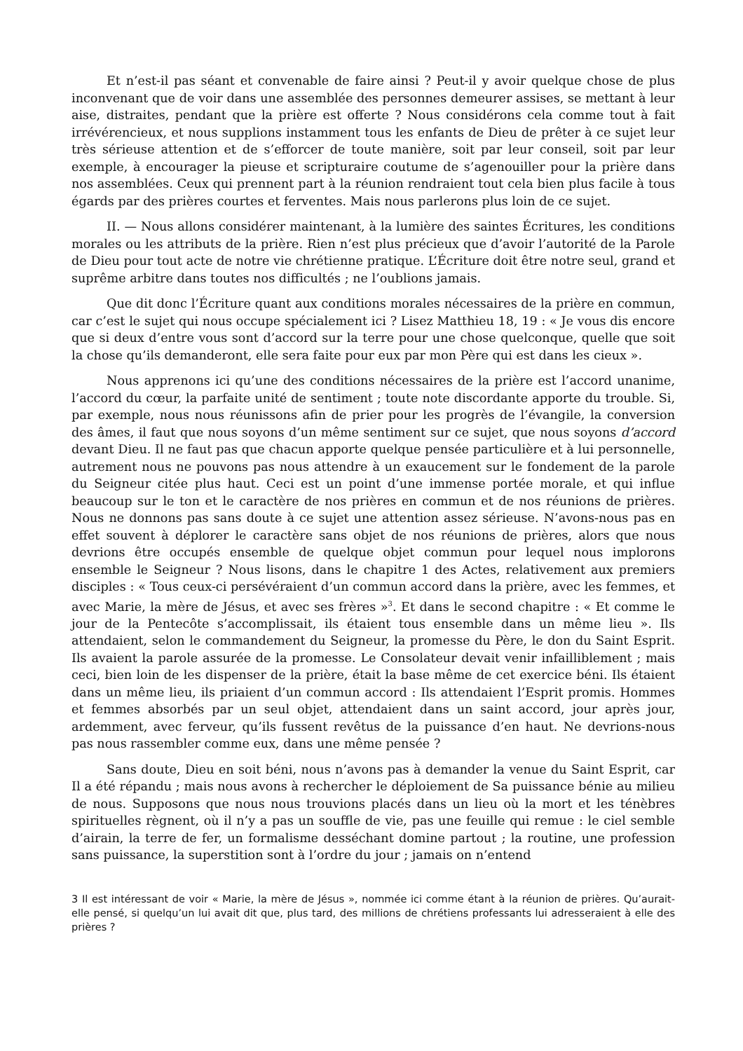Et n’est-il pas séant et convenable de faire ainsi ? Peut-il y avoir quelque chose de plus inconvenant que de voir dans une assemblée des personnes demeurer assises, se mettant à leur aise, distraites, pendant que la prière est offerte ? Nous considérons cela comme tout à fait irrévérencieux, et nous supplions instamment tous les enfants de Dieu de prêter à ce sujet leur très sérieuse attention et de s’efforcer de toute manière, soit par leur conseil, soit par leur exemple, à encourager la pieuse et scripturaire coutume de s’agenouiller pour la prière dans nos assemblées. Ceux qui prennent part à la réunion rendraient tout cela bien plus facile à tous égards par des prières courtes et ferventes. Mais nous parlerons plus loin de ce sujet.
II. — Nous allons considérer maintenant, à la lumière des saintes Écritures, les conditions morales ou les attributs de la prière. Rien n’est plus précieux que d’avoir l’autorité de la Parole de Dieu pour tout acte de notre vie chrétienne pratique. L’Écriture doit être notre seul, grand et suprême arbitre dans toutes nos difficultés ; ne l’oublions jamais.
Que dit donc l’Écriture quant aux conditions morales nécessaires de la prière en commun, car c’est le sujet qui nous occupe spécialement ici ? Lisez Matthieu 18, 19 : « Je vous dis encore que si deux d’entre vous sont d’accord sur la terre pour une chose quelconque, quelle que soit la chose qu’ils demanderont, elle sera faite pour eux par mon Père qui est dans les cieux ».
Nous apprenons ici qu’une des conditions nécessaires de la prière est l’accord unanime, l’accord du cœur, la parfaite unité de sentiment ; toute note discordante apporte du trouble. Si, par exemple, nous nous réunissons afin de prier pour les progrès de l’évangile, la conversion des âmes, il faut que nous soyons d’un même sentiment sur ce sujet, que nous soyons d’accord devant Dieu. Il ne faut pas que chacun apporte quelque pensée particulière et à lui personnelle, autrement nous ne pouvons pas nous attendre à un exaucement sur le fondement de la parole du Seigneur citée plus haut. Ceci est un point d’une immense portée morale, et qui influe beaucoup sur le ton et le caractère de nos prières en commun et de nos réunions de prières. Nous ne donnons pas sans doute à ce sujet une attention assez sérieuse. N’avons-nous pas en effet souvent à déplorer le caractère sans objet de nos réunions de prières, alors que nous devrions être occupés ensemble de quelque objet commun pour lequel nous implorons ensemble le Seigneur ? Nous lisons, dans le chapitre 1 des Actes, relativement aux premiers disciples : « Tous ceux-ci persévéraient d’un commun accord dans la prière, avec les femmes, et avec Marie, la mère de Jésus, et avec ses frères »<sup>3</sup>. Et dans le second chapitre : « Et comme le jour de la Pentecôte s’accomplissait, ils étaient tous ensemble dans un même lieu ». Ils attendaient, selon le commandement du Seigneur, la promesse du Père, le don du Saint Esprit. Ils avaient la parole assurée de la promesse. Le Consolateur devait venir infailliblement ; mais ceci, bien loin de les dispenser de la prière, était la base même de cet exercice béni. Ils étaient dans un même lieu, ils priaient d’un commun accord : Ils attendaient l’Esprit promis. Hommes et femmes absorbés par un seul objet, attendaient dans un saint accord, jour après jour, ardemment, avec ferveur, qu’ils fussent revêtus de la puissance d’en haut. Ne devrions-nous pas nous rassembler comme eux, dans une même pensée ?
Sans doute, Dieu en soit béni, nous n’avons pas à demander la venue du Saint Esprit, car Il a été répandu ; mais nous avons à rechercher le déploiement de Sa puissance bénie au milieu de nous. Supposons que nous nous trouvions placés dans un lieu où la mort et les ténèbres spirituelles règnent, où il n’y a pas un souffle de vie, pas une feuille qui remue : le ciel semble d’airain, la terre de fer, un formalisme desséchant domine partout ; la routine, une profession sans puissance, la superstition sont à l’ordre du jour ; jamais on n’entend
3 Il est intéressant de voir « Marie, la mère de Jésus », nommée ici comme étant à la réunion de prières. Qu’aurait-elle pensé, si quelqu’un lui avait dit que, plus tard, des millions de chrétiens professants lui adresseraient à elle des prières ?